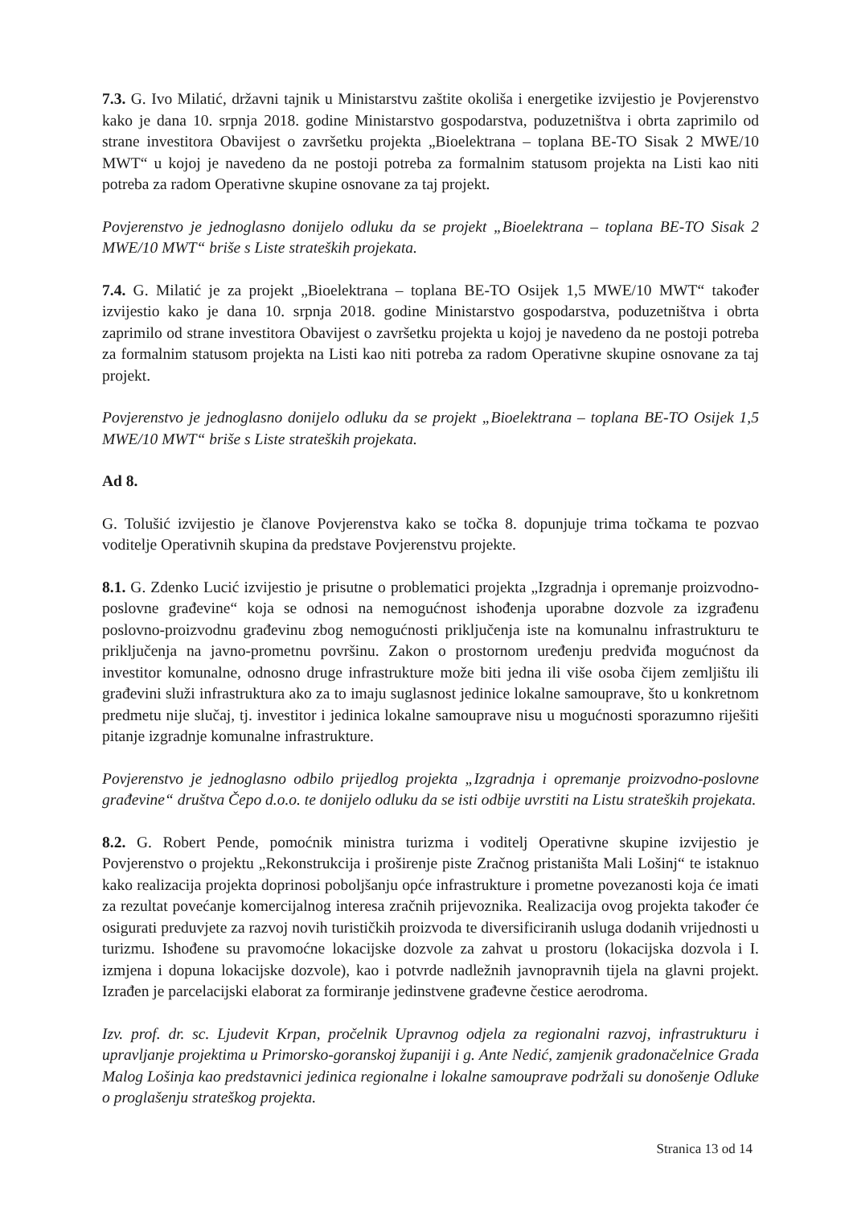7.3. G. Ivo Milatić, državni tajnik u Ministarstvu zaštite okoliša i energetike izvijestio je Povjerenstvo kako je dana 10. srpnja 2018. godine Ministarstvo gospodarstva, poduzetništva i obrta zaprimilo od strane investitora Obavijest o završetku projekta „Bioelektrana – toplana BE-TO Sisak 2 MWE/10 MWT“ u kojoj je navedeno da ne postoji potreba za formalnim statusom projekta na Listi kao niti potreba za radom Operativne skupine osnovane za taj projekt.
Povjerenstvo je jednoglasno donijelo odluku da se projekt „Bioelektrana – toplana BE-TO Sisak 2 MWE/10 MWT“ briše s Liste strateških projekata.
7.4. G. Milatić je za projekt „Bioelektrana – toplana BE-TO Osijek 1,5 MWE/10 MWT“ također izvijestio kako je dana 10. srpnja 2018. godine Ministarstvo gospodarstva, poduzetništva i obrta zaprimilo od strane investitora Obavijest o završetku projekta u kojoj je navedeno da ne postoji potreba za formalnim statusom projekta na Listi kao niti potreba za radom Operativne skupine osnovane za taj projekt.
Povjerenstvo je jednoglasno donijelo odluku da se projekt „Bioelektrana – toplana BE-TO Osijek 1,5 MWE/10 MWT“ briše s Liste strateških projekata.
Ad 8.
G. Tolušić izvijestio je članove Povjerenstva kako se točka 8. dopunjuje trima točkama te pozvao voditelje Operativnih skupina da predstave Povjerenstvu projekte.
8.1. G. Zdenko Lucić izvijestio je prisutne o problematici projekta „Izgradnja i opremanje proizvodno-poslovne građevine“ koja se odnosi na nemogućnost ishođenja uporabne dozvole za izgrađenu poslovno-proizvodnu građevinu zbog nemogućnosti priključenja iste na komunalnu infrastrukturu te priključenja na javno-prometnu površinu. Zakon o prostornom uređenju predviđa mogućnost da investitor komunalne, odnosno druge infrastrukture može biti jedna ili više osoba čijem zemljištu ili građevini služi infrastruktura ako za to imaju suglasnost jedinice lokalne samouprave, što u konkretnom predmetu nije slučaj, tj. investitor i jedinica lokalne samouprave nisu u mogućnosti sporazumno riješiti pitanje izgradnje komunalne infrastrukture.
Povjerenstvo je jednoglasno odbilo prijedlog projekta „Izgradnja i opremanje proizvodno-poslovne građevine“ društva Čepo d.o.o. te donijelo odluku da se isti odbije uvrstiti na Listu strateških projekata.
8.2. G. Robert Pende, pomoćnik ministra turizma i voditelj Operativne skupine izvijestio je Povjerenstvo o projektu „Rekonstrukcija i proširenje piste Zračnog pristaništa Mali Lošinj“ te istaknuo kako realizacija projekta doprinosi poboljšanju opće infrastrukture i prometne povezanosti koja će imati za rezultat povećanje komercijalnog interesa zračnih prijevoznika. Realizacija ovog projekta također će osigurati preduvjete za razvoj novih turističkih proizvoda te diversificiranih usluga dodanih vrijednosti u turizmu. Ishođene su pravomoćne lokacijske dozvole za zahvat u prostoru (lokacijska dozvola i I. izmjena i dopuna lokacijske dozvole), kao i potvrde nadležnih javnopravnih tijela na glavni projekt. Izrađen je parcelacijski elaborat za formiranje jedinstvene građevne čestice aerodroma.
Izv. prof. dr. sc. Ljudevit Krpan, pročelnik Upravnog odjela za regionalni razvoj, infrastrukturu i upravljanje projektima u Primorsko-goranskoj županiji i g. Ante Nedić, zamjenik gradonačelnice Grada Malog Lošinja kao predstavnici jedinica regionalne i lokalne samouprave podržali su donošenje Odluke o proglašenju strateškog projekta.
Stranica 13 od 14